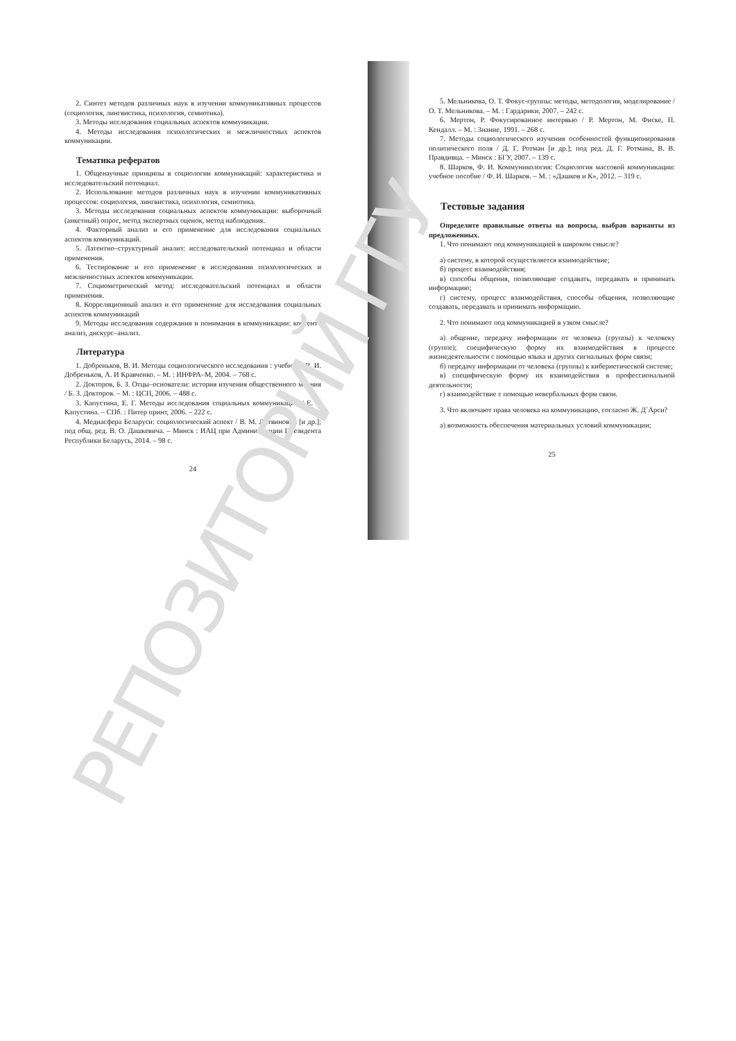2. Синтез методов различных наук в изучении коммуникативных процессов (социология, лингвистика, психология, семиотика).
3. Методы исследования социальных аспектов коммуникации.
4. Методы исследования психологических и межличностных аспектов коммуникации.
Тематика рефератов
1. Общенаучные принципы в социологии коммуникаций: характеристика и исследовательский потенциал.
2. Использование методов различных наук в изучении коммуникативных процессов: социология, лингвистика, психология, семиотика.
3. Методы исследования социальных аспектов коммуникации: выборочный (анкетный) опрос, метод экспертных оценок, метод наблюдения.
4. Факторный анализ и его применение для исследования социальных аспектов коммуникаций.
5. Латентно–структурный анализ: исследовательский потенциал и области применения.
6. Тестирование и его применение в исследовании психологических и межличностных аспектов коммуникации.
7. Социометрический метод: исследовательский потенциал и области применения.
8. Корреляционный анализ и его применение для исследования социальных аспектов коммуникаций
9. Методы исследования содержания и понимания в коммуникации: контент–анализ, дискурс–анализ.
Литература
1. Добреньков, В. И. Методы социологического исследования : учебник / В. И. Добреньков, А. И Кравченко. – М. : ИНФРА–М, 2004. – 768 с.
2. Докторов, Б. З. Отцы–основатели: история изучения общественного мнения / Б. З. Докторов. – М. : ЦСП, 2006. – 488 с.
3. Капустина, Е. Г. Методы исследования социальных коммуникаций / Е. Г. Капустина. – СПб. : Питер принт, 2006. – 222 с.
4. Медиасфера Беларуси: социологический аспект / В. М. Литвинович [и др.]; под общ. ред. В. О. Дашкевича. – Минск : ИАЦ при Администрации Президента Республики Беларусь, 2014. – 98 с.
24
5. Мельникова, О. Т. Фокус-группы: методы, методология, моделирование / О. Т. Мельникова. – М. : Гардарики, 2007. – 242 с.
6. Мертон, Р. Фокусированное интервью / Р. Мертон, М. Фиске, П. Кендалл. – М. : Знание, 1991. – 268 с.
7. Методы социологического изучения особенностей функционирования политического поля / Д. Г. Ротман [и др.]; под ред. Д. Г. Ротмана, В. В. Правдивца. – Минск : БГУ, 2007. – 139 с.
8. Шарков, Ф. И. Коммуникология: Социология массовой коммуникации: учебное пособие / Ф. И. Шарков. – М. : «Дашков и К», 2012. – 319 с.
Тестовые задания
Определите правильные ответы на вопросы, выбрав варианты из предложенных.
1. Что понимают под коммуникацией в широком смысле?
а) систему, в которой осуществляется взаимодействие;
б) процесс взаимодействия;
в) способы общения, позволяющие создавать, передавать и принимать информацию;
г) систему, процесс взаимодействия, способы общения, позволяющие создавать, передавать и принимать информацию.
2. Что понимают под коммуникацией в узком смысле?
а) общение, передачу информации от человека (группы) к человеку (группе); специфическую форму их взаимодействия в процессе жизнедеятельности с помощью языка и других сигнальных форм связи;
б) передачу информации от человека (группы) к кибернетической системе;
в) специфическую форму их взаимодействия в профессиональной деятельности;
г) взаимодействие с помощью невербальных форм связи.
3. Что включают права человека на коммуникацию, согласно Ж. Д`Арси?
а) возможность обеспечения материальных условий коммуникации;
25
РЕПОЗИТОРИЙ ГГУ